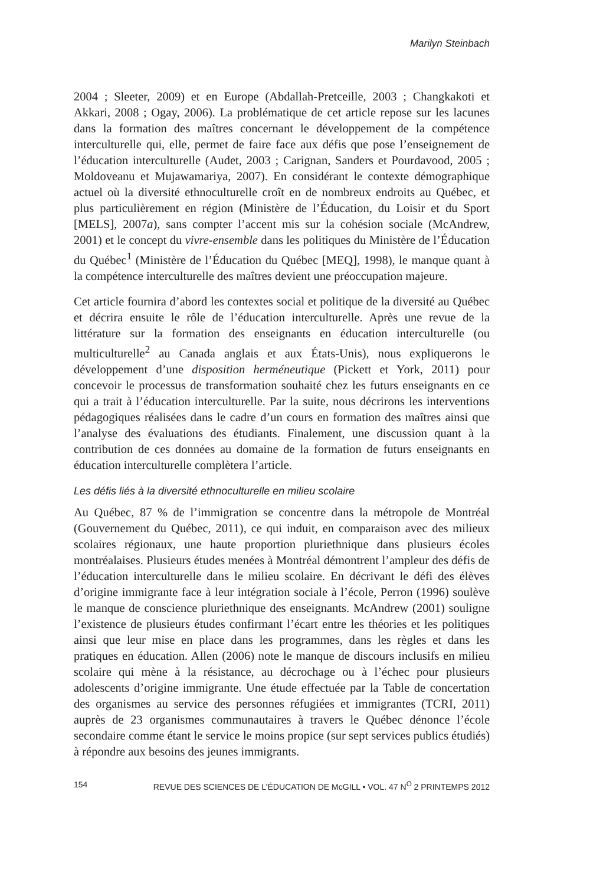Marilyn Steinbach
2004 ; Sleeter, 2009) et en Europe (Abdallah-Pretceille, 2003 ; Changkakoti et Akkari, 2008 ; Ogay, 2006). La problématique de cet article repose sur les lacunes dans la formation des maîtres concernant le développement de la compétence interculturelle qui, elle, permet de faire face aux défis que pose l’enseignement de l’éducation interculturelle (Audet, 2003 ; Carignan, Sanders et Pourdavood, 2005 ; Moldoveanu et Mujawamariya, 2007). En considérant le contexte démographique actuel où la diversité ethnoculturelle croît en de nombreux endroits au Québec, et plus particulièrement en région (Ministère de l’Éducation, du Loisir et du Sport [MELS], 2007a), sans compter l’accent mis sur la cohésion sociale (McAndrew, 2001) et le concept du vivre-ensemble dans les politiques du Ministère de l’Éducation du Québec<sup>1</sup> (Ministère de l’Éducation du Québec [MEQ], 1998), le manque quant à la compétence interculturelle des maîtres devient une préoccupation majeure.
Cet article fournira d’abord les contextes social et politique de la diversité au Québec et décrira ensuite le rôle de l’éducation interculturelle. Après une revue de la littérature sur la formation des enseignants en éducation interculturelle (ou multiculturelle<sup>2</sup> au Canada anglais et aux États-Unis), nous expliquerons le développement d’une disposition herméneutique (Pickett et York, 2011) pour concevoir le processus de transformation souhaité chez les futurs enseignants en ce qui a trait à l’éducation interculturelle. Par la suite, nous décrirons les interventions pédagogiques réalisées dans le cadre d’un cours en formation des maîtres ainsi que l’analyse des évaluations des étudiants. Finalement, une discussion quant à la contribution de ces données au domaine de la formation de futurs enseignants en éducation interculturelle complètera l’article.
Les défis liés à la diversité ethnoculturelle en milieu scolaire
Au Québec, 87 % de l’immigration se concentre dans la métropole de Montréal (Gouvernement du Québec, 2011), ce qui induit, en comparaison avec des milieux scolaires régionaux, une haute proportion pluriethnique dans plusieurs écoles montréalaises. Plusieurs études menées à Montréal démontrent l’ampleur des défis de l’éducation interculturelle dans le milieu scolaire. En décrivant le défi des élèves d’origine immigrante face à leur intégration sociale à l’école, Perron (1996) soulève le manque de conscience pluriethnique des enseignants. McAndrew (2001) souligne l’existence de plusieurs études confirmant l’écart entre les théories et les politiques ainsi que leur mise en place dans les programmes, dans les règles et dans les pratiques en éducation. Allen (2006) note le manque de discours inclusifs en milieu scolaire qui mène à la résistance, au décrochage ou à l’échec pour plusieurs adolescents d’origine immigrante. Une étude effectuée par la Table de concertation des organismes au service des personnes réfugiées et immigrantes (TCRI, 2011) auprès de 23 organismes communautaires à travers le Québec dénonce l’école secondaire comme étant le service le moins propice (sur sept services publics étudiés) à répondre aux besoins des jeunes immigrants.
154 REVUE DES SCIENCES DE L’ÉDUCATION DE McGILL • VOL. 47 N<sup>O</sup> 2 PRINTEMPS 2012